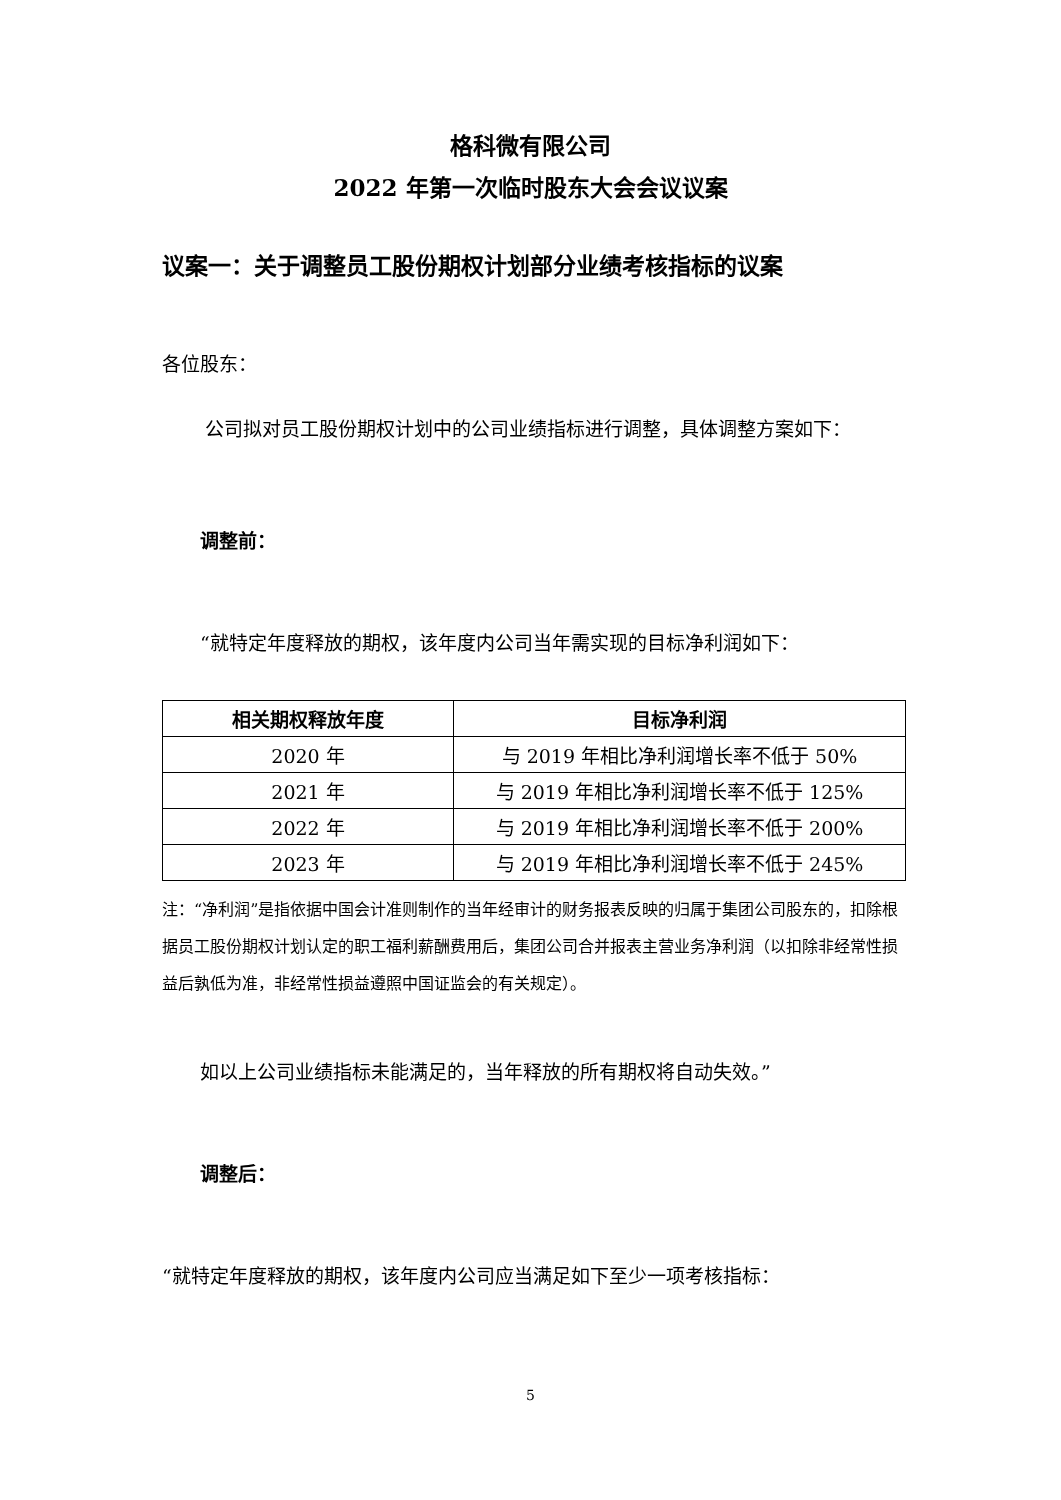格科微有限公司
2022 年第一次临时股东大会会议议案
议案一：关于调整员工股份期权计划部分业绩考核指标的议案
各位股东：
公司拟对员工股份期权计划中的公司业绩指标进行调整，具体调整方案如下：
调整前：
“就特定年度释放的期权，该年度内公司当年需实现的目标净利润如下：
| 相关期权释放年度 | 目标净利润 |
| --- | --- |
| 2020 年 | 与 2019 年相比净利润增长率不低于 50% |
| 2021 年 | 与 2019 年相比净利润增长率不低于 125% |
| 2022 年 | 与 2019 年相比净利润增长率不低于 200% |
| 2023 年 | 与 2019 年相比净利润增长率不低于 245% |
注：“净利润”是指依据中国会计准则制作的当年经审计的财务报表反映的归属于集团公司股东的，扣除根据员工股份期权计划认定的职工福利薪酬费用后，集团公司合并报表主营业务净利润（以扣除非经常性损益后孰低为准，非经常性损益遵照中国证监会的有关规定）。
如以上公司业绩指标未能满足的，当年释放的所有期权将自动失效。”
调整后：
“就特定年度释放的期权，该年度内公司应当满足如下至少一项考核指标：
5